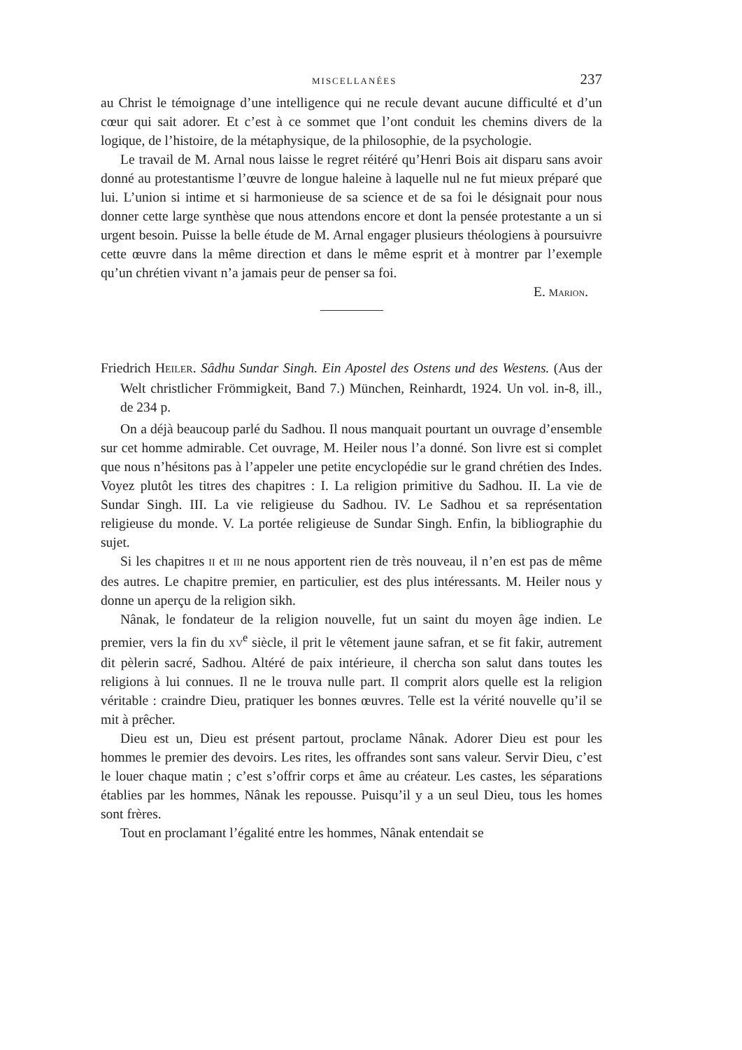MISCELLANÉES 237
au Christ le témoignage d’une intelligence qui ne recule devant aucune difficulté et d’un cœur qui sait adorer. Et c’est à ce sommet que l’ont conduit les chemins divers de la logique, de l’histoire, de la métaphysique, de la philosophie, de la psychologie.
Le travail de M. Arnal nous laisse le regret réitéré qu’Henri Bois ait disparu sans avoir donné au protestantisme l’œuvre de longue haleine à laquelle nul ne fut mieux préparé que lui. L’union si intime et si harmonieuse de sa science et de sa foi le désignait pour nous donner cette large synthèse que nous attendons encore et dont la pensée protestante a un si urgent besoin. Puisse la belle étude de M. Arnal engager plusieurs théologiens à poursuivre cette œuvre dans la même direction et dans le même esprit et à montrer par l’exemple qu’un chrétien vivant n’a jamais peur de penser sa foi.
E. MARION.
Friedrich HEILER. Sâdhu Sundar Singh. Ein Apostel des Ostens und des Westens. (Aus der Welt christlicher Frömmigkeit, Band 7.) München, Reinhardt, 1924. Un vol. in-8, ill., de 234 p.
On a déjà beaucoup parlé du Sadhou. Il nous manquait pourtant un ouvrage d’ensemble sur cet homme admirable. Cet ouvrage, M. Heiler nous l’a donné. Son livre est si complet que nous n’hésitons pas à l’appeler une petite encyclopédie sur le grand chrétien des Indes. Voyez plutôt les titres des chapitres : I. La religion primitive du Sadhou. II. La vie de Sundar Singh. III. La vie religieuse du Sadhou. IV. Le Sadhou et sa représentation religieuse du monde. V. La portée religieuse de Sundar Singh. Enfin, la bibliographie du sujet.
Si les chapitres II et III ne nous apportent rien de très nouveau, il n’en est pas de même des autres. Le chapitre premier, en particulier, est des plus intéressants. M. Heiler nous y donne un aperçu de la religion sikh.
Nânak, le fondateur de la religion nouvelle, fut un saint du moyen âge indien. Le premier, vers la fin du XV<sup>e</sup> siècle, il prit le vêtement jaune safran, et se fit fakir, autrement dit pèlerin sacré, Sadhou. Altéré de paix intérieure, il chercha son salut dans toutes les religions à lui connues. Il ne le trouva nulle part. Il comprit alors quelle est la religion véritable : craindre Dieu, pratiquer les bonnes œuvres. Telle est la vérité nouvelle qu’il se mit à prêcher.
Dieu est un, Dieu est présent partout, proclame Nânak. Adorer Dieu est pour les hommes le premier des devoirs. Les rites, les offrandes sont sans valeur. Servir Dieu, c’est le louer chaque matin ; c’est s’offrir corps et âme au créateur. Les castes, les séparations établies par les hommes, Nânak les repousse. Puisqu’il y a un seul Dieu, tous les homes sont frères.
Tout en proclamant l’égalité entre les hommes, Nânak entendait se